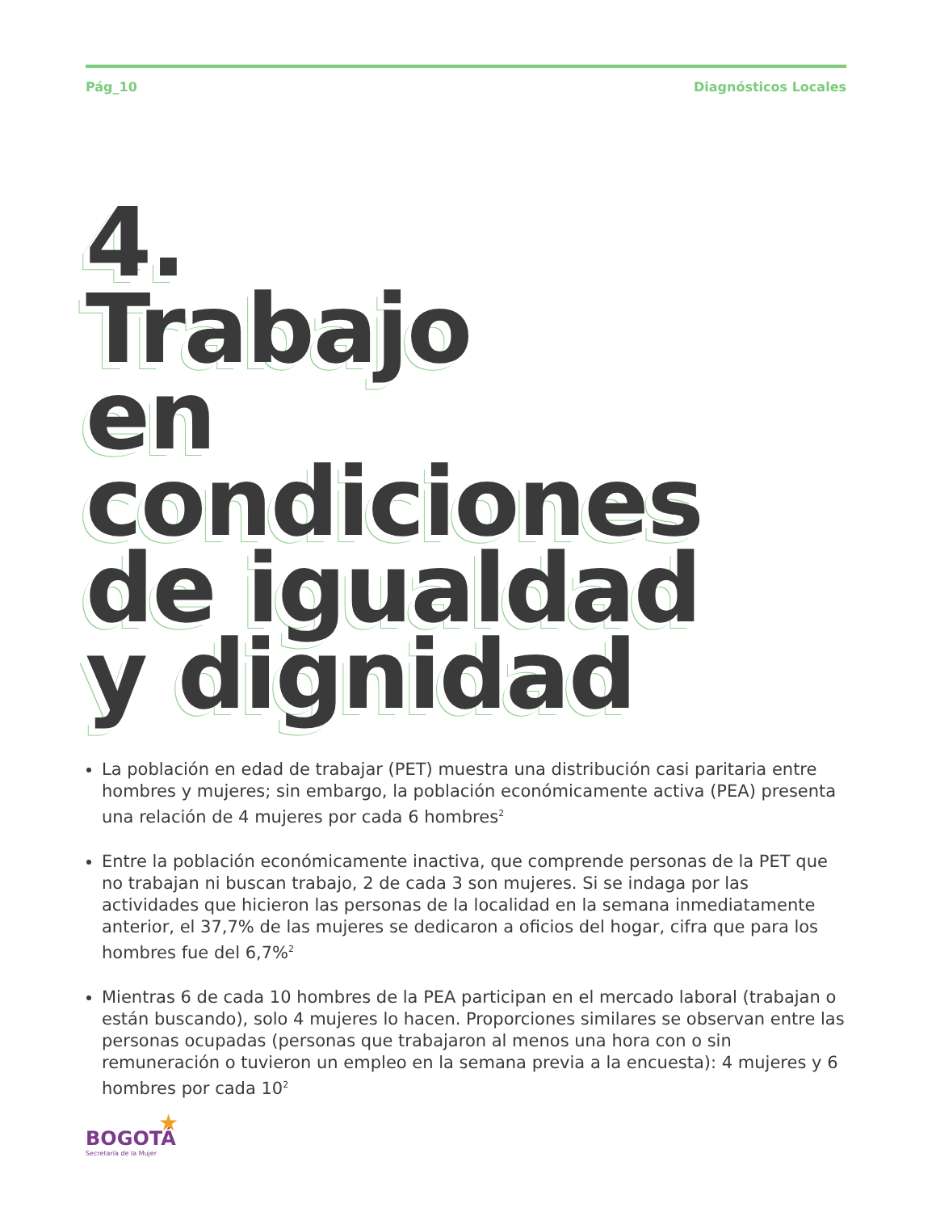Pág_10 Diagnósticos Locales
4.
Trabajo
en condiciones
de igualdad
y dignidad
La población en edad de trabajar (PET) muestra una distribución casi paritaria entre hombres y mujeres; sin embargo, la población económicamente activa (PEA) presenta una relación de 4 mujeres por cada 6 hombres<sup>2</sup>
Entre la población económicamente inactiva, que comprende personas de la PET que no trabajan ni buscan trabajo, 2 de cada 3 son mujeres. Si se indaga por las actividades que hicieron las personas de la localidad en la semana inmediatamente anterior, el 37,7% de las mujeres se dedicaron a oficios del hogar, cifra que para los hombres fue del 6,7%<sup>2</sup>
Mientras 6 de cada 10 hombres de la PEA participan en el mercado laboral (trabajan o están buscando), solo 4 mujeres lo hacen. Proporciones similares se observan entre las personas ocupadas (personas que trabajaron al menos una hora con o sin remuneración o tuvieron un empleo en la semana previa a la encuesta): 4 mujeres y 6 hombres por cada 10<sup>2</sup>
★
BOGOTÁ
Secretaría de la Mujer